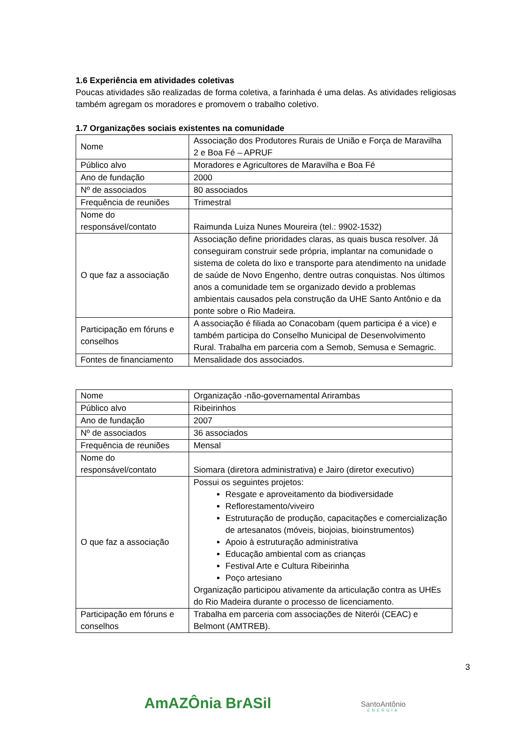1.6 Experiência em atividades coletivas
Poucas atividades são realizadas de forma coletiva, a farinhada é uma delas. As atividades religiosas também agregam os moradores e promovem o trabalho coletivo.
1.7 Organizações sociais existentes na comunidade
| Nome | Associação dos Produtores Rurais de União e Força de Maravilha 2 e Boa Fé – APRUF |
| Público alvo | Moradores e Agricultores de Maravilha e Boa Fé |
| Ano de fundação | 2000 |
| Nº de associados | 80 associados |
| Frequência de reuniões | Trimestral |
| Nome do responsável/contato | Raimunda Luiza Nunes Moureira (tel.: 9902-1532) |
| O que faz a associação | Associação define prioridades claras, as quais busca resolver. Já conseguiram construir sede própria, implantar na comunidade o sistema de coleta do lixo e transporte para atendimento na unidade de saúde de Novo Engenho, dentre outras conquistas. Nos últimos anos a comunidade tem se organizado devido a problemas ambientais causados pela construção da UHE Santo Antônio e da ponte sobre o Rio Madeira. |
| Participação em fóruns e conselhos | A associação é filiada ao Conacobam (quem participa é a vice) e também participa do Conselho Municipal de Desenvolvimento Rural. Trabalha em parceria com a Semob, Semusa e Semagric. |
| Fontes de financiamento | Mensalidade dos associados. |
| Nome | Organização -não-governamental Arirambas |
| Público alvo | Ribeirinhos |
| Ano de fundação | 2007 |
| Nº de associados | 36 associados |
| Frequência de reuniões | Mensal |
| Nome do responsável/contato | Siomara (diretora administrativa) e Jairo (diretor executivo) |
| O que faz a associação | Possui os seguintes projetos: Resgate e aproveitamento da biodiversidade Reflorestamento/viveiro Estruturação de produção, capacitações e comercialização de artesanatos (móveis, biojoias, bioinstrumentos) Apoio à estruturação administrativa Educação ambiental com as crianças Festival Arte e Cultura Ribeirinha Poço artesiano Organização participou ativamente da articulação contra as UHEs do Rio Madeira durante o processo de licenciamento. |
| Participação em fóruns e conselhos | Trabalha em parceria com associações de Niterói (CEAC) e Belmont (AMTREB). |
3
AmAZÔnia BrASil SantoAntônio
ENERGIA